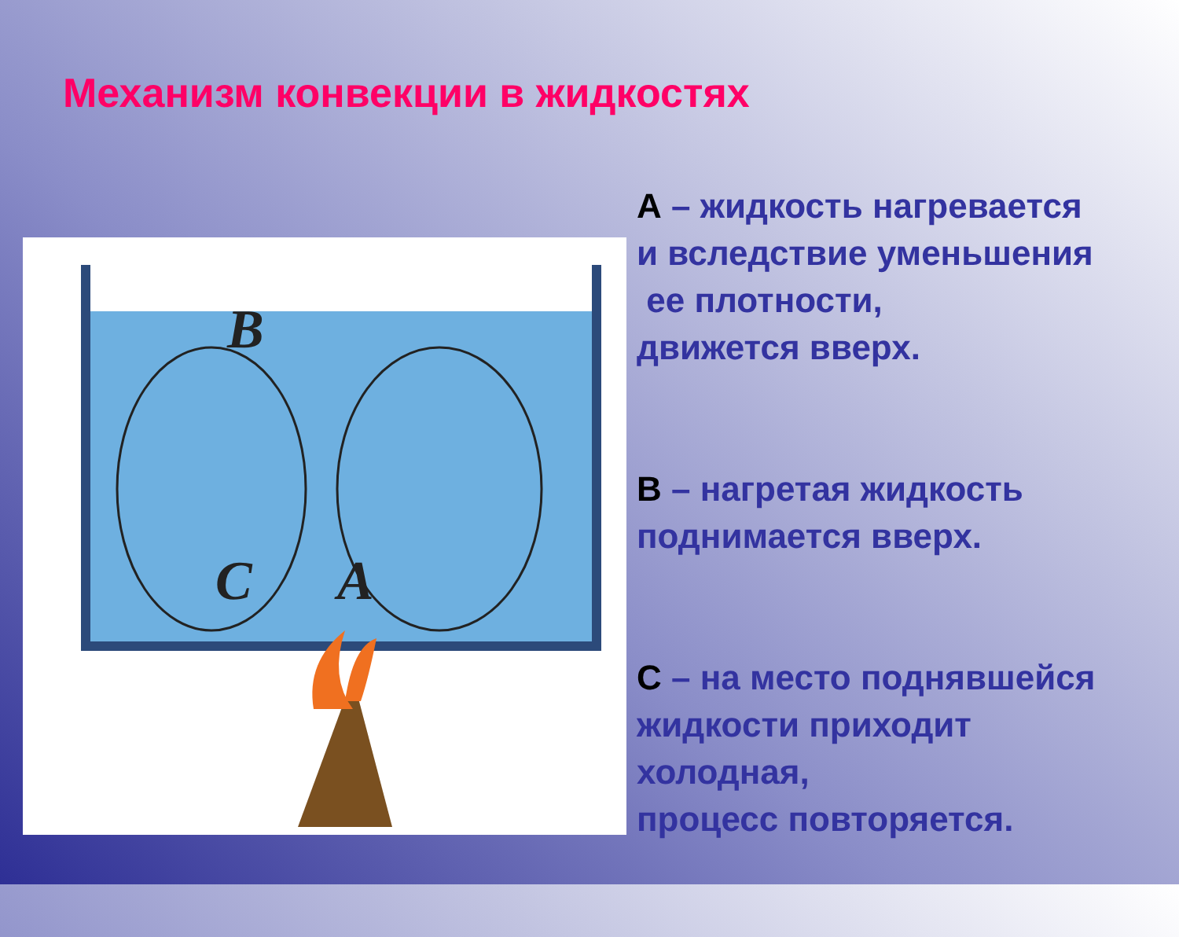Механизм конвекции в жидкостях
B
C
A
А – жидкость нагревается
и вследствие уменьшения
ее плотности,
движется вверх.
В – нагретая жидкость
поднимается вверх.
С – на место поднявшейся
жидкости приходит
холодная,
процесс повторяется.